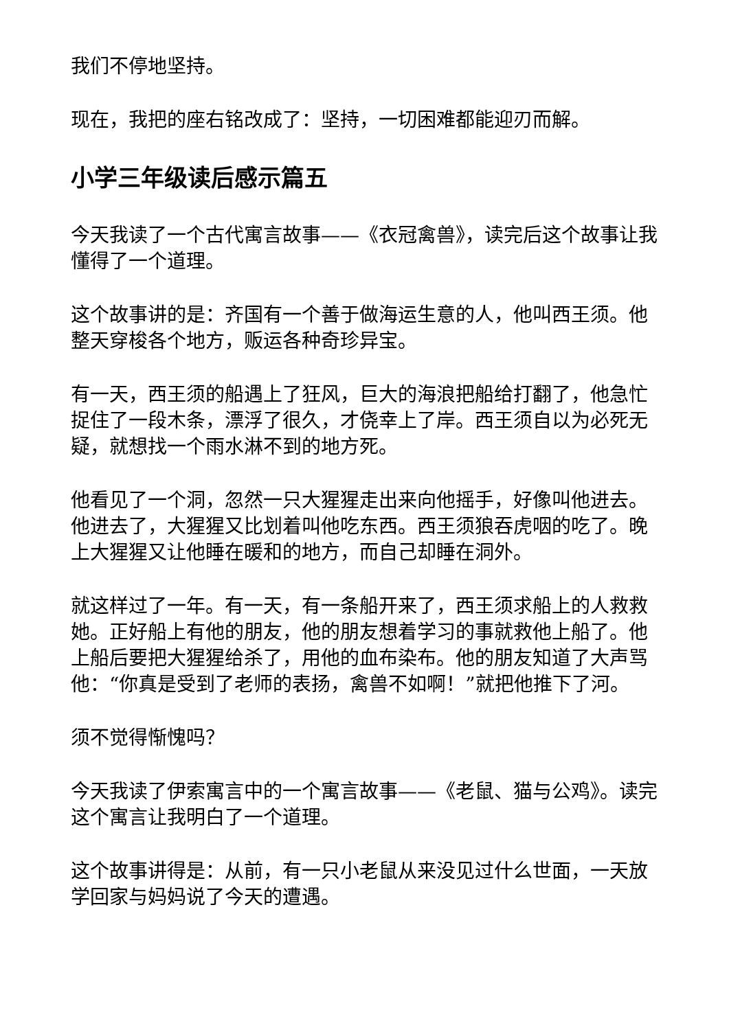我们不停地坚持。
现在，我把的座右铭改成了：坚持，一切困难都能迎刃而解。
小学三年级读后感示篇五
今天我读了一个古代寓言故事——《衣冠禽兽》，读完后这个故事让我懂得了一个道理。
这个故事讲的是：齐国有一个善于做海运生意的人，他叫西王须。他整天穿梭各个地方，贩运各种奇珍异宝。
有一天，西王须的船遇上了狂风，巨大的海浪把船给打翻了，他急忙捉住了一段木条，漂浮了很久，才侥幸上了岸。西王须自以为必死无疑，就想找一个雨水淋不到的地方死。
他看见了一个洞，忽然一只大猩猩走出来向他摇手，好像叫他进去。他进去了，大猩猩又比划着叫他吃东西。西王须狼吞虎咽的吃了。晚上大猩猩又让他睡在暖和的地方，而自己却睡在洞外。
就这样过了一年。有一天，有一条船开来了，西王须求船上的人救救她。正好船上有他的朋友，他的朋友想着学习的事就救他上船了。他上船后要把大猩猩给杀了，用他的血布染布。他的朋友知道了大声骂他：“你真是受到了老师的表扬，禽兽不如啊！”就把他推下了河。
须不觉得惭愧吗？
今天我读了伊索寓言中的一个寓言故事——《老鼠、猫与公鸡》。读完这个寓言让我明白了一个道理。
这个故事讲得是：从前，有一只小老鼠从来没见过什么世面，一天放学回家与妈妈说了今天的遭遇。